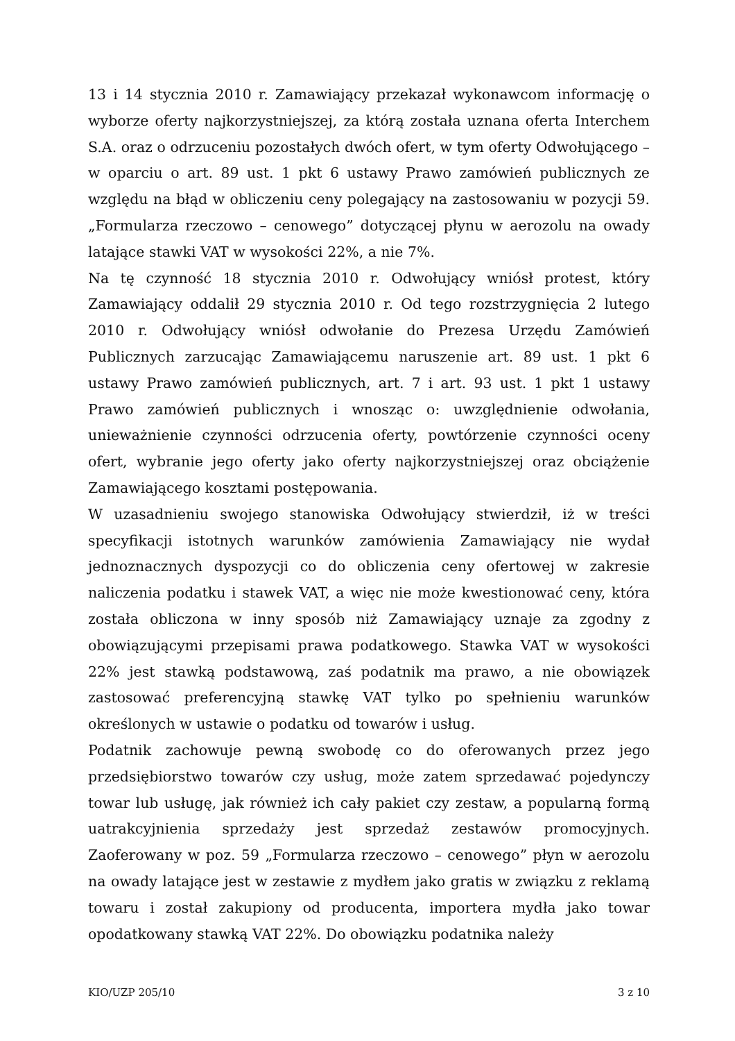13 i 14 stycznia 2010 r. Zamawiający przekazał wykonawcom informację o wyborze oferty najkorzystniejszej, za którą została uznana oferta Interchem S.A. oraz o odrzuceniu pozostałych dwóch ofert, w tym oferty Odwołującego – w oparciu o art. 89 ust. 1 pkt 6 ustawy Prawo zamówień publicznych ze względu na błąd w obliczeniu ceny polegający na zastosowaniu w pozycji 59. „Formularza rzeczowo – cenowego” dotyczącej płynu w aerozolu na owady latające stawki VAT w wysokości 22%, a nie 7%.
Na tę czynność 18 stycznia 2010 r. Odwołujący wniósł protest, który Zamawiający oddalił 29 stycznia 2010 r. Od tego rozstrzygnięcia 2 lutego 2010 r. Odwołujący wniósł odwołanie do Prezesa Urzędu Zamówień Publicznych zarzucając Zamawiającemu naruszenie art. 89 ust. 1 pkt 6 ustawy Prawo zamówień publicznych, art. 7 i art. 93 ust. 1 pkt 1 ustawy Prawo zamówień publicznych i wnosząc o: uwzględnienie odwołania, unieważnienie czynności odrzucenia oferty, powtórzenie czynności oceny ofert, wybranie jego oferty jako oferty najkorzystniejszej oraz obciążenie Zamawiającego kosztami postępowania.
W uzasadnieniu swojego stanowiska Odwołujący stwierdził, iż w treści specyfikacji istotnych warunków zamówienia Zamawiający nie wydał jednoznacznych dyspozycji co do obliczenia ceny ofertowej w zakresie naliczenia podatku i stawek VAT, a więc nie może kwestionować ceny, która została obliczona w inny sposób niż Zamawiający uznaje za zgodny z obowiązującymi przepisami prawa podatkowego. Stawka VAT w wysokości 22% jest stawką podstawową, zaś podatnik ma prawo, a nie obowiązek zastosować preferencyjną stawkę VAT tylko po spełnieniu warunków określonych w ustawie o podatku od towarów i usług.
Podatnik zachowuje pewną swobodę co do oferowanych przez jego przedsiębiorstwo towarów czy usług, może zatem sprzedawać pojedynczy towar lub usługę, jak również ich cały pakiet czy zestaw, a popularną formą uatrakcyjnienia sprzedaży jest sprzedaż zestawów promocyjnych. Zaoferowany w poz. 59 „Formularza rzeczowo – cenowego” płyn w aerozolu na owady latające jest w zestawie z mydłem jako gratis w związku z reklamą towaru i został zakupiony od producenta, importera mydła jako towar opodatkowany stawką VAT 22%. Do obowiązku podatnika należy
KIO/UZP 205/10 3 z 10